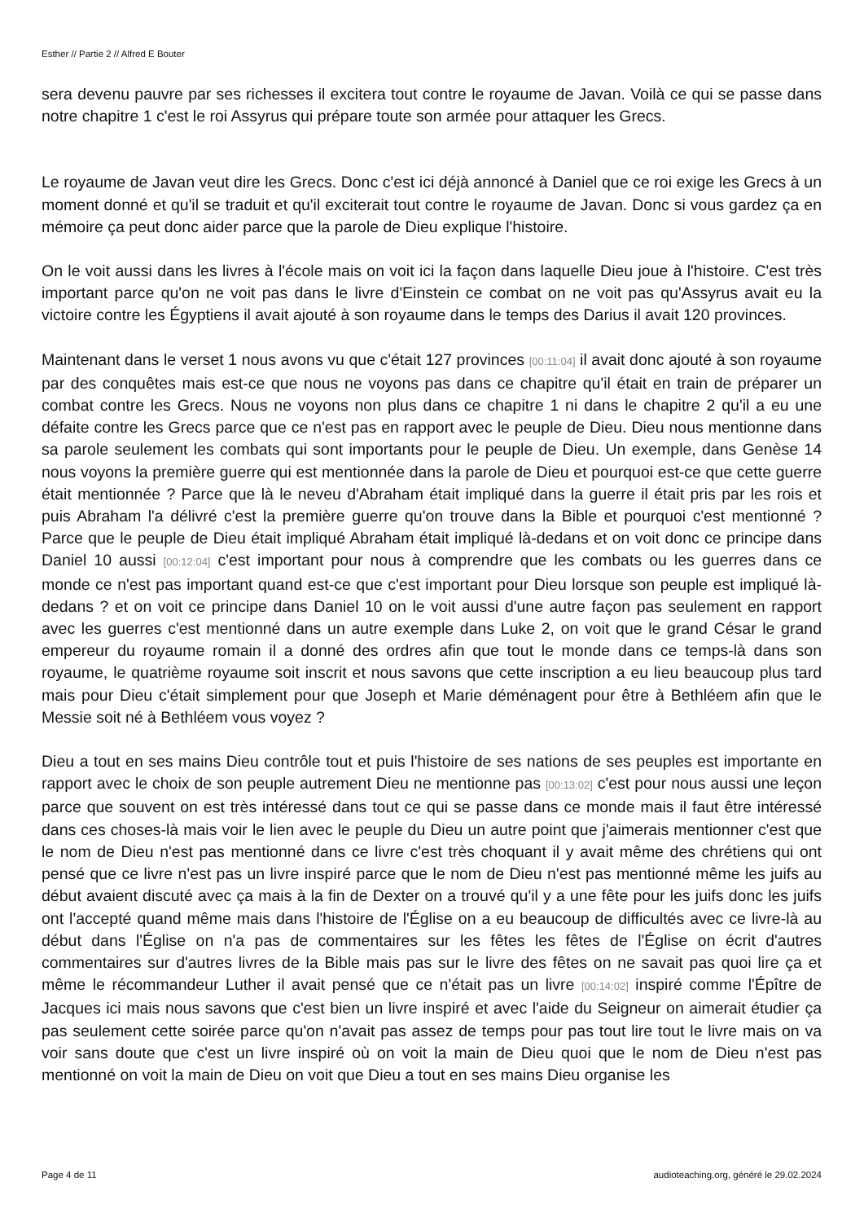Esther // Partie 2 // Alfred E Bouter
sera devenu pauvre par ses richesses il excitera tout contre le royaume de Javan. Voilà ce qui se passe dans notre chapitre 1 c'est le roi Assyrus qui prépare toute son armée pour attaquer les Grecs.
Le royaume de Javan veut dire les Grecs. Donc c'est ici déjà annoncé à Daniel que ce roi exige les Grecs à un moment donné et qu'il se traduit et qu'il exciterait tout contre le royaume de Javan. Donc si vous gardez ça en mémoire ça peut donc aider parce que la parole de Dieu explique l'histoire.
On le voit aussi dans les livres à l'école mais on voit ici la façon dans laquelle Dieu joue à l'histoire. C'est très important parce qu'on ne voit pas dans le livre d'Einstein ce combat on ne voit pas qu'Assyrus avait eu la victoire contre les Égyptiens il avait ajouté à son royaume dans le temps des Darius il avait 120 provinces.
Maintenant dans le verset 1 nous avons vu que c'était 127 provinces [00:11:04] il avait donc ajouté à son royaume par des conquêtes mais est-ce que nous ne voyons pas dans ce chapitre qu'il était en train de préparer un combat contre les Grecs. Nous ne voyons non plus dans ce chapitre 1 ni dans le chapitre 2 qu'il a eu une défaite contre les Grecs parce que ce n'est pas en rapport avec le peuple de Dieu. Dieu nous mentionne dans sa parole seulement les combats qui sont importants pour le peuple de Dieu. Un exemple, dans Genèse 14 nous voyons la première guerre qui est mentionnée dans la parole de Dieu et pourquoi est-ce que cette guerre était mentionnée ? Parce que là le neveu d'Abraham était impliqué dans la guerre il était pris par les rois et puis Abraham l'a délivré c'est la première guerre qu'on trouve dans la Bible et pourquoi c'est mentionné ? Parce que le peuple de Dieu était impliqué Abraham était impliqué là-dedans et on voit donc ce principe dans Daniel 10 aussi [00:12:04] c'est important pour nous à comprendre que les combats ou les guerres dans ce monde ce n'est pas important quand est-ce que c'est important pour Dieu lorsque son peuple est impliqué là-dedans ? et on voit ce principe dans Daniel 10 on le voit aussi d'une autre façon pas seulement en rapport avec les guerres c'est mentionné dans un autre exemple dans Luke 2, on voit que le grand César le grand empereur du royaume romain il a donné des ordres afin que tout le monde dans ce temps-là dans son royaume, le quatrième royaume soit inscrit et nous savons que cette inscription a eu lieu beaucoup plus tard mais pour Dieu c'était simplement pour que Joseph et Marie déménagent pour être à Bethléem afin que le Messie soit né à Bethléem vous voyez ?
Dieu a tout en ses mains Dieu contrôle tout et puis l'histoire de ses nations de ses peuples est importante en rapport avec le choix de son peuple autrement Dieu ne mentionne pas [00:13:02] c'est pour nous aussi une leçon parce que souvent on est très intéressé dans tout ce qui se passe dans ce monde mais il faut être intéressé dans ces choses-là mais voir le lien avec le peuple du Dieu un autre point que j'aimerais mentionner c'est que le nom de Dieu n'est pas mentionné dans ce livre c'est très choquant il y avait même des chrétiens qui ont pensé que ce livre n'est pas un livre inspiré parce que le nom de Dieu n'est pas mentionné même les juifs au début avaient discuté avec ça mais à la fin de Dexter on a trouvé qu'il y a une fête pour les juifs donc les juifs ont l'accepté quand même mais dans l'histoire de l'Église on a eu beaucoup de difficultés avec ce livre-là au début dans l'Église on n'a pas de commentaires sur les fêtes les fêtes de l'Église on écrit d'autres commentaires sur d'autres livres de la Bible mais pas sur le livre des fêtes on ne savait pas quoi lire ça et même le récommandeur Luther il avait pensé que ce n'était pas un livre [00:14:02] inspiré comme l'Épître de Jacques ici mais nous savons que c'est bien un livre inspiré et avec l'aide du Seigneur on aimerait étudier ça pas seulement cette soirée parce qu'on n'avait pas assez de temps pour pas tout lire tout le livre mais on va voir sans doute que c'est un livre inspiré où on voit la main de Dieu quoi que le nom de Dieu n'est pas mentionné on voit la main de Dieu on voit que Dieu a tout en ses mains Dieu organise les
Page 4 de 11 audioteaching.org, généré le 29.02.2024